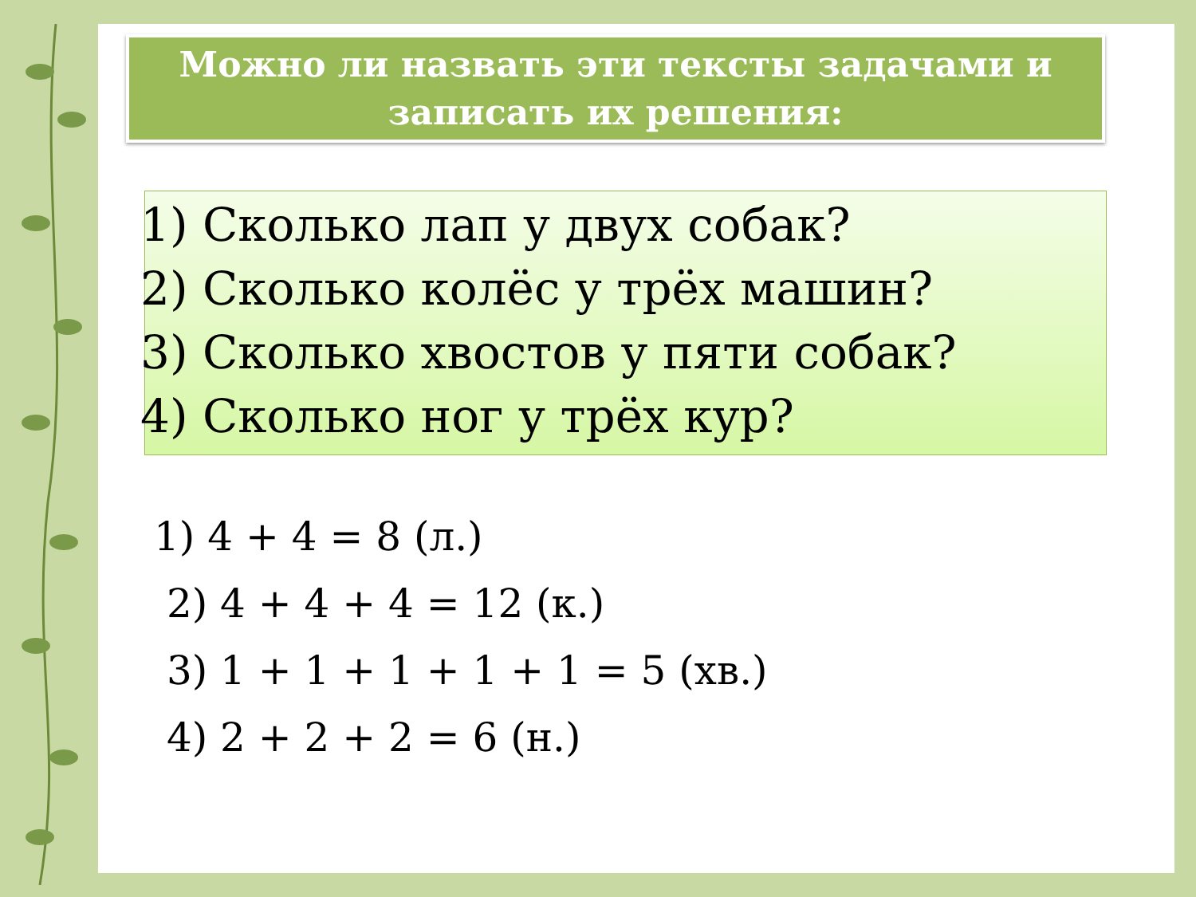Можно ли назвать эти тексты задачами и
записать их решения:
1) Сколько лап у двух собак?
2) Сколько колёс у трёх машин?
3) Сколько хвостов у пяти собак?
4) Сколько ног у трёх кур?
1) 4 + 4 = 8 (л.)
2) 4 + 4 + 4 = 12 (к.)
3) 1 + 1 + 1 + 1 + 1 = 5 (хв.)
4) 2 + 2 + 2 = 6 (н.)